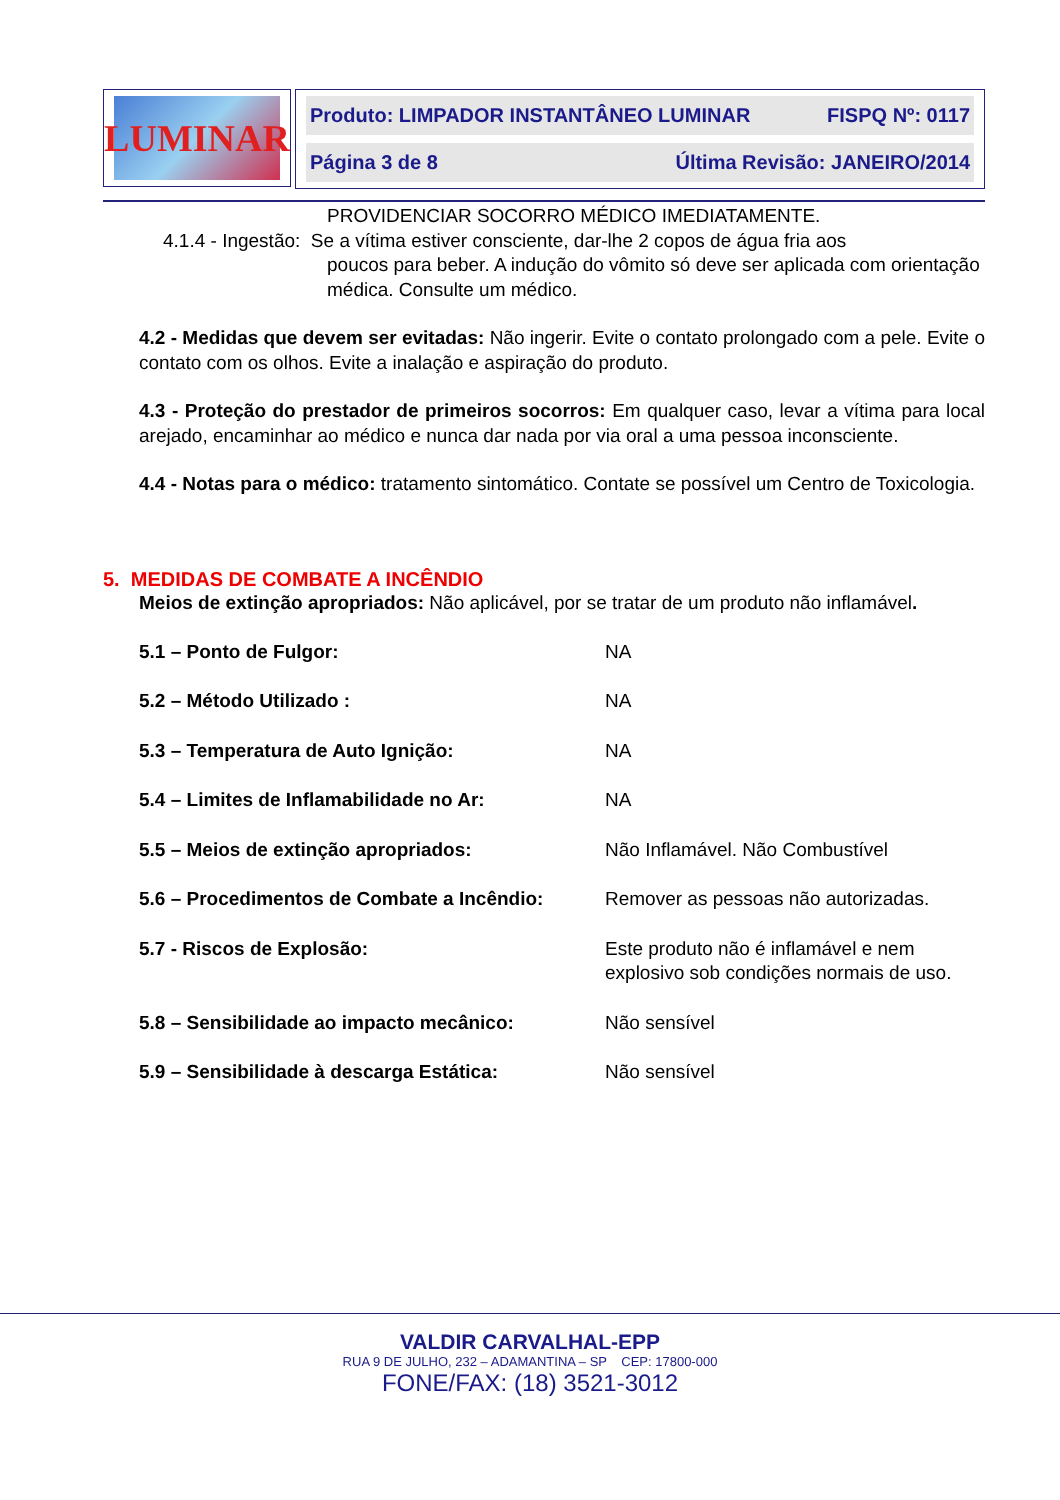LUMINAR
Produto: LIMPADOR INSTANTÂNEO LUMINAR FISPQ Nº: 0117
Página 3 de 8 Última Revisão: JANEIRO/2014
PROVIDENCIAR SOCORRO MÉDICO IMEDIATAMENTE.
4.1.4 - Ingestão: Se a vítima estiver consciente, dar-lhe 2 copos de água fria aos
poucos para beber. A indução do vômito só deve ser aplicada com orientação médica. Consulte um médico.
4.2 - Medidas que devem ser evitadas: Não ingerir. Evite o contato prolongado com a pele. Evite o contato com os olhos. Evite a inalação e aspiração do produto.
4.3 - Proteção do prestador de primeiros socorros: Em qualquer caso, levar a vítima para local arejado, encaminhar ao médico e nunca dar nada por via oral a uma pessoa inconsciente.
4.4 - Notas para o médico: tratamento sintomático. Contate se possível um Centro de Toxicologia.
5. MEDIDAS DE COMBATE A INCÊNDIO
Meios de extinção apropriados: Não aplicável, por se tratar de um produto não inflamável.
| 5.1 – Ponto de Fulgor: | NA |
| 5.2 – Método Utilizado : | NA |
| 5.3 – Temperatura de Auto Ignição: | NA |
| 5.4 – Limites de Inflamabilidade no Ar: | NA |
| 5.5 – Meios de extinção apropriados: | Não Inflamável. Não Combustível |
| 5.6 – Procedimentos de Combate a Incêndio: | Remover as pessoas não autorizadas. |
| 5.7 - Riscos de Explosão: | Este produto não é inflamável e nem explosivo sob condições normais de uso. |
| 5.8 – Sensibilidade ao impacto mecânico: | Não sensível |
| 5.9 – Sensibilidade à descarga Estática: | Não sensível |
VALDIR CARVALHAL-EPP
RUA 9 DE JULHO, 232 – ADAMANTINA – SP CEP: 17800-000
FONE/FAX: (18) 3521-3012